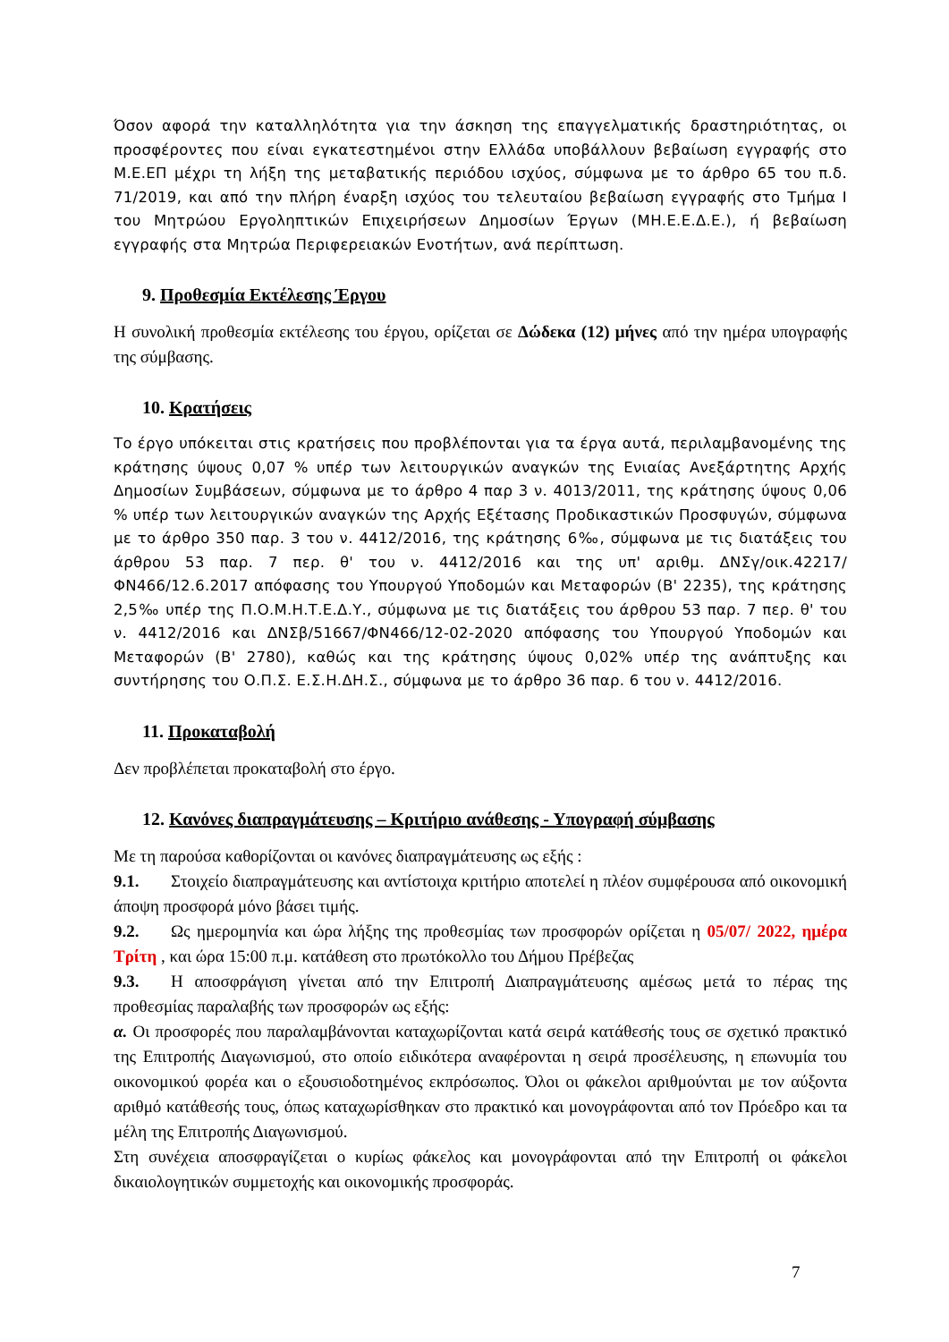Όσον αφορά την καταλληλότητα για την άσκηση της επαγγελματικής δραστηριότητας, οι προσφέροντες που είναι εγκατεστημένοι στην Ελλάδα υποβάλλουν βεβαίωση εγγραφής στο Μ.Ε.ΕΠ μέχρι τη λήξη της μεταβατικής περιόδου ισχύος, σύμφωνα με το άρθρο 65 του π.δ. 71/2019, και από την πλήρη έναρξη ισχύος του τελευταίου βεβαίωση εγγραφής στο Τμήμα Ι του Μητρώου Εργοληπτικών Επιχειρήσεων Δημοσίων Έργων (ΜΗ.Ε.Ε.Δ.Ε.), ή βεβαίωση εγγραφής στα Μητρώα Περιφερειακών Ενοτήτων, ανά περίπτωση.
9. Προθεσμία Εκτέλεσης Έργου
Η συνολική προθεσμία εκτέλεσης του έργου, ορίζεται σε Δώδεκα (12) μήνες από την ημέρα υπογραφής της σύμβασης.
10. Κρατήσεις
Το έργο υπόκειται στις κρατήσεις που προβλέπονται για τα έργα αυτά, περιλαμβανομένης της κράτησης ύψους 0,07 % υπέρ των λειτουργικών αναγκών της Ενιαίας Ανεξάρτητης Αρχής Δημοσίων Συμβάσεων, σύμφωνα με το άρθρο 4 παρ 3 ν. 4013/2011, της κράτησης ύψους 0,06 % υπέρ των λειτουργικών αναγκών της Αρχής Εξέτασης Προδικαστικών Προσφυγών, σύμφωνα με το άρθρο 350 παρ. 3 του ν. 4412/2016, της κράτησης 6‰, σύμφωνα με τις διατάξεις του άρθρου 53 παρ. 7 περ. θ' του ν. 4412/2016 και της υπ' αριθμ. ΔΝΣγ/οικ.42217/ΦΝ466/12.6.2017 απόφασης του Υπουργού Υποδομών και Μεταφορών (Β' 2235), της κράτησης 2,5‰ υπέρ της Π.Ο.Μ.Η.Τ.Ε.Δ.Υ., σύμφωνα με τις διατάξεις του άρθρου 53 παρ. 7 περ. θ' του ν. 4412/2016 και ΔΝΣβ/51667/ΦΝ466/12-02-2020 απόφασης του Υπουργού Υποδομών και Μεταφορών (Β' 2780), καθώς και της κράτησης ύψους 0,02% υπέρ της ανάπτυξης και συντήρησης του Ο.Π.Σ. Ε.Σ.Η.ΔΗ.Σ., σύμφωνα με το άρθρο 36 παρ. 6 του ν. 4412/2016.
11. Προκαταβολή
Δεν προβλέπεται προκαταβολή στο έργο.
12. Κανόνες διαπραγμάτευσης – Κριτήριο ανάθεσης - Υπογραφή σύμβασης
Με τη παρούσα καθορίζονται οι κανόνες διαπραγμάτευσης ως εξής :
9.1. Στοιχείο διαπραγμάτευσης και αντίστοιχα κριτήριο αποτελεί η πλέον συμφέρουσα από οικονομική άποψη προσφορά μόνο βάσει τιμής.
9.2. Ως ημερομηνία και ώρα λήξης της προθεσμίας των προσφορών ορίζεται η 05/07/ 2022, ημέρα Τρίτη , και ώρα 15:00 π.μ. κατάθεση στο πρωτόκολλο του Δήμου Πρέβεζας
9.3. Η αποσφράγιση γίνεται από την Επιτροπή Διαπραγμάτευσης αμέσως μετά το πέρας της προθεσμίας παραλαβής των προσφορών ως εξής:
α. Οι προσφορές που παραλαμβάνονται καταχωρίζονται κατά σειρά κατάθεσής τους σε σχετικό πρακτικό της Επιτροπής Διαγωνισμού, στο οποίο ειδικότερα αναφέρονται η σειρά προσέλευσης, η επωνυμία του οικονομικού φορέα και ο εξουσιοδοτημένος εκπρόσωπος. Όλοι οι φάκελοι αριθμούνται με τον αύξοντα αριθμό κατάθεσής τους, όπως καταχωρίσθηκαν στο πρακτικό και μονογράφονται από τον Πρόεδρο και τα μέλη της Επιτροπής Διαγωνισμού.
Στη συνέχεια αποσφραγίζεται ο κυρίως φάκελος και μονογράφονται από την Επιτροπή οι φάκελοι δικαιολογητικών συμμετοχής και οικονομικής προσφοράς.
7